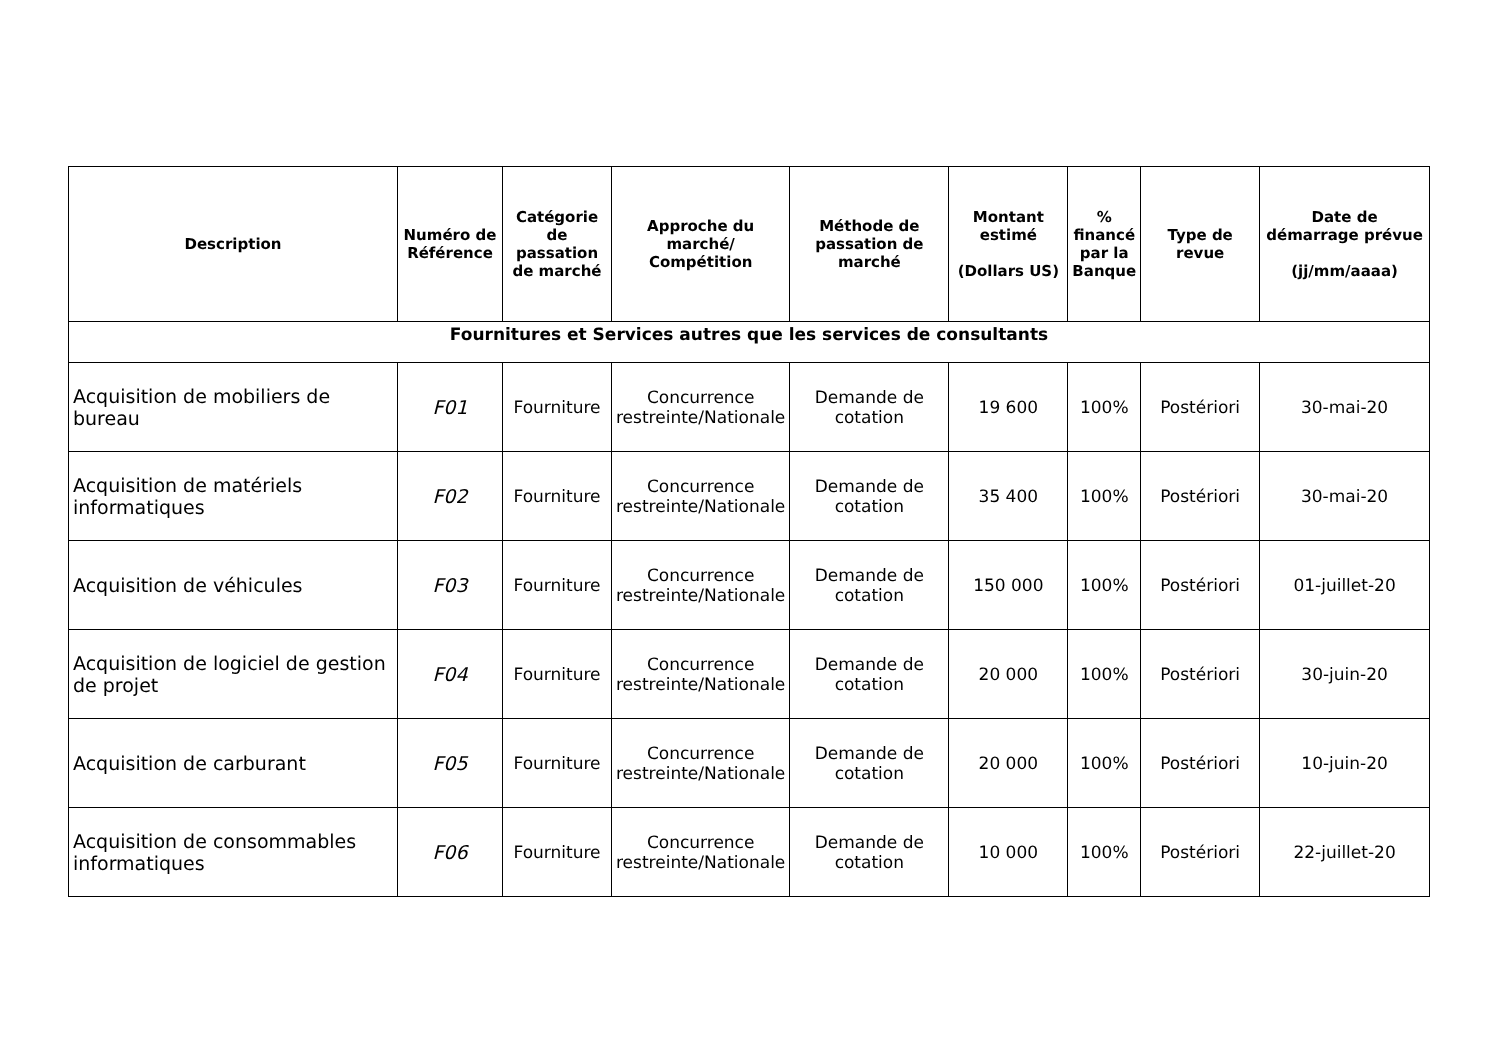| Description | Numéro de Référence | Catégorie de passation de marché | Approche du marché/ Compétition | Méthode de passation de marché | Montant estimé (Dollars US) | % financé par la Banque | Type de revue | Date de démarrage prévue (jj/mm/aaaa) |
| --- | --- | --- | --- | --- | --- | --- | --- | --- |
| Fournitures et Services autres que les services de consultants | | | | | | | | |
| Acquisition de mobiliers de bureau | F01 | Fourniture | Concurrence restreinte/Nationale | Demande de cotation | 19 600 | 100% | Postériori | 30-mai-20 |
| Acquisition de matériels informatiques | F02 | Fourniture | Concurrence restreinte/Nationale | Demande de cotation | 35 400 | 100% | Postériori | 30-mai-20 |
| Acquisition de véhicules | F03 | Fourniture | Concurrence restreinte/Nationale | Demande de cotation | 150 000 | 100% | Postériori | 01-juillet-20 |
| Acquisition de logiciel de gestion de projet | F04 | Fourniture | Concurrence restreinte/Nationale | Demande de cotation | 20 000 | 100% | Postériori | 30-juin-20 |
| Acquisition de carburant | F05 | Fourniture | Concurrence restreinte/Nationale | Demande de cotation | 20 000 | 100% | Postériori | 10-juin-20 |
| Acquisition de consommables informatiques | F06 | Fourniture | Concurrence restreinte/Nationale | Demande de cotation | 10 000 | 100% | Postériori | 22-juillet-20 |